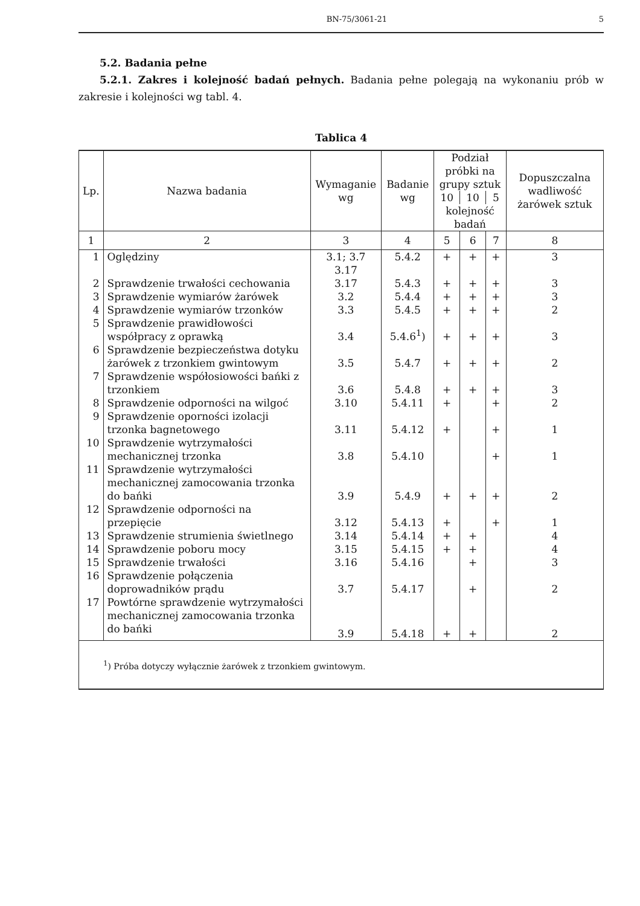BN-75/3061-21 5
5.2. Badania pełne
5.2.1. Zakres i kolejność badań pełnych. Badania pełne polegają na wykonaniu prób w zakresie i kolejności wg tabl. 4.
Tablica 4
| Lp. | Nazwa badania | Wymaganie wg | Badanie wg | Podział próbki na grupy sztuk | | | Dopuszczalna wadliwość żarówek sztuk |
| --- | --- | --- | --- | --- | --- | --- | --- |
| | | | | 10 | 10 | 5 | |
| | | | | kolejność badań | | | |
| 1 | 2 | 3 | 4 | 5 | 6 | 7 | 8 |
| 1 | Oględziny | 3.1; 3.7 3.17 | 5.4.2 | + | + | + | 3 |
| 2 | Sprawdzenie trwałości cechowania | 3.17 | 5.4.3 | + | + | + | 3 |
| 3 | Sprawdzenie wymiarów żarówek | 3.2 | 5.4.4 | + | + | + | 3 |
| 4 | Sprawdzenie wymiarów trzonków | 3.3 | 5.4.5 | + | + | + | 2 |
| 5 | Sprawdzenie prawidłowości współpracy z oprawką | 3.4 | 5.4.6<sup>1</sup>) | + | + | + | 3 |
| 6 | Sprawdzenie bezpieczeństwa dotyku żarówek z trzonkiem gwintowym | 3.5 | 5.4.7 | + | + | + | 2 |
| 7 | Sprawdzenie współosiowości bańki z trzonkiem | 3.6 | 5.4.8 | + | + | + | 3 |
| 8 | Sprawdzenie odporności na wilgoć | 3.10 | 5.4.11 | + | | + | 2 |
| 9 | Sprawdzenie oporności izolacji trzonka bagnetowego | 3.11 | 5.4.12 | + | | + | 1 |
| 10 | Sprawdzenie wytrzymałości mechanicznej trzonka | 3.8 | 5.4.10 | | | + | 1 |
| 11 | Sprawdzenie wytrzymałości mechanicznej zamocowania trzonka do bańki | 3.9 | 5.4.9 | + | + | + | 2 |
| 12 | Sprawdzenie odporności na przepięcie | 3.12 | 5.4.13 | + | | + | 1 |
| 13 | Sprawdzenie strumienia świetlnego | 3.14 | 5.4.14 | + | + | | 4 |
| 14 | Sprawdzenie poboru mocy | 3.15 | 5.4.15 | + | + | | 4 |
| 15 | Sprawdzenie trwałości | 3.16 | 5.4.16 | | + | | 3 |
| 16 | Sprawdzenie połączenia doprowadników prądu | 3.7 | 5.4.17 | | + | | 2 |
| 17 | Powtórne sprawdzenie wytrzymałości mechanicznej zamocowania trzonka do bańki | 3.9 | 5.4.18 | + | + | | 2 |
| <sup>1</sup>) Próba dotyczy wyłącznie żarówek z trzonkiem gwintowym. | | | | | | | |